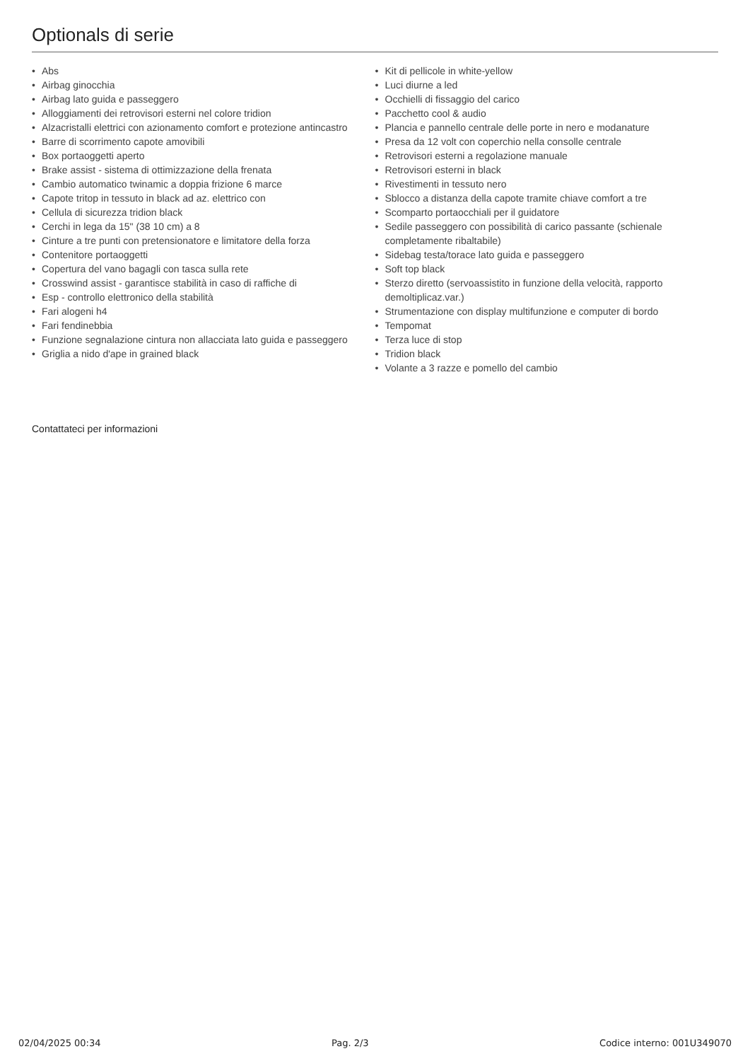Optionals di serie
• Abs
• Airbag ginocchia
• Airbag lato guida e passeggero
• Alloggiamenti dei retrovisori esterni nel colore tridion
• Alzacristalli elettrici con azionamento comfort e protezione antincastro
• Barre di scorrimento capote amovibili
• Box portaoggetti aperto
• Brake assist - sistema di ottimizzazione della frenata
• Cambio automatico twinamic a doppia frizione 6 marce
• Capote tritop in tessuto in black ad az. elettrico con
• Cellula di sicurezza tridion black
• Cerchi in lega da 15" (38 10 cm) a 8
• Cinture a tre punti con pretensionatore e limitatore della forza
• Contenitore portaoggetti
• Copertura del vano bagagli con tasca sulla rete
• Crosswind assist - garantisce stabilità in caso di raffiche di
• Esp - controllo elettronico della stabilità
• Fari alogeni h4
• Fari fendinebbia
• Funzione segnalazione cintura non allacciata lato guida e passeggero
• Griglia a nido d'ape in grained black
• Kit di pellicole in white-yellow
• Luci diurne a led
• Occhielli di fissaggio del carico
• Pacchetto cool & audio
• Plancia e pannello centrale delle porte in nero e modanature
• Presa da 12 volt con coperchio nella consolle centrale
• Retrovisori esterni a regolazione manuale
• Retrovisori esterni in black
• Rivestimenti in tessuto nero
• Sblocco a distanza della capote tramite chiave comfort a tre
• Scomparto portaocchiali per il guidatore
• Sedile passeggero con possibilità di carico passante (schienale completamente ribaltabile)
• Sidebag testa/torace lato guida e passeggero
• Soft top black
• Sterzo diretto (servoassistito in funzione della velocità, rapporto demoltiplicaz.var.)
• Strumentazione con display multifunzione e computer di bordo
• Tempomat
• Terza luce di stop
• Tridion black
• Volante a 3 razze e pomello del cambio
Contattateci per informazioni
02/04/2025 00:34 Pag. 2/3 Codice interno: 001U349070